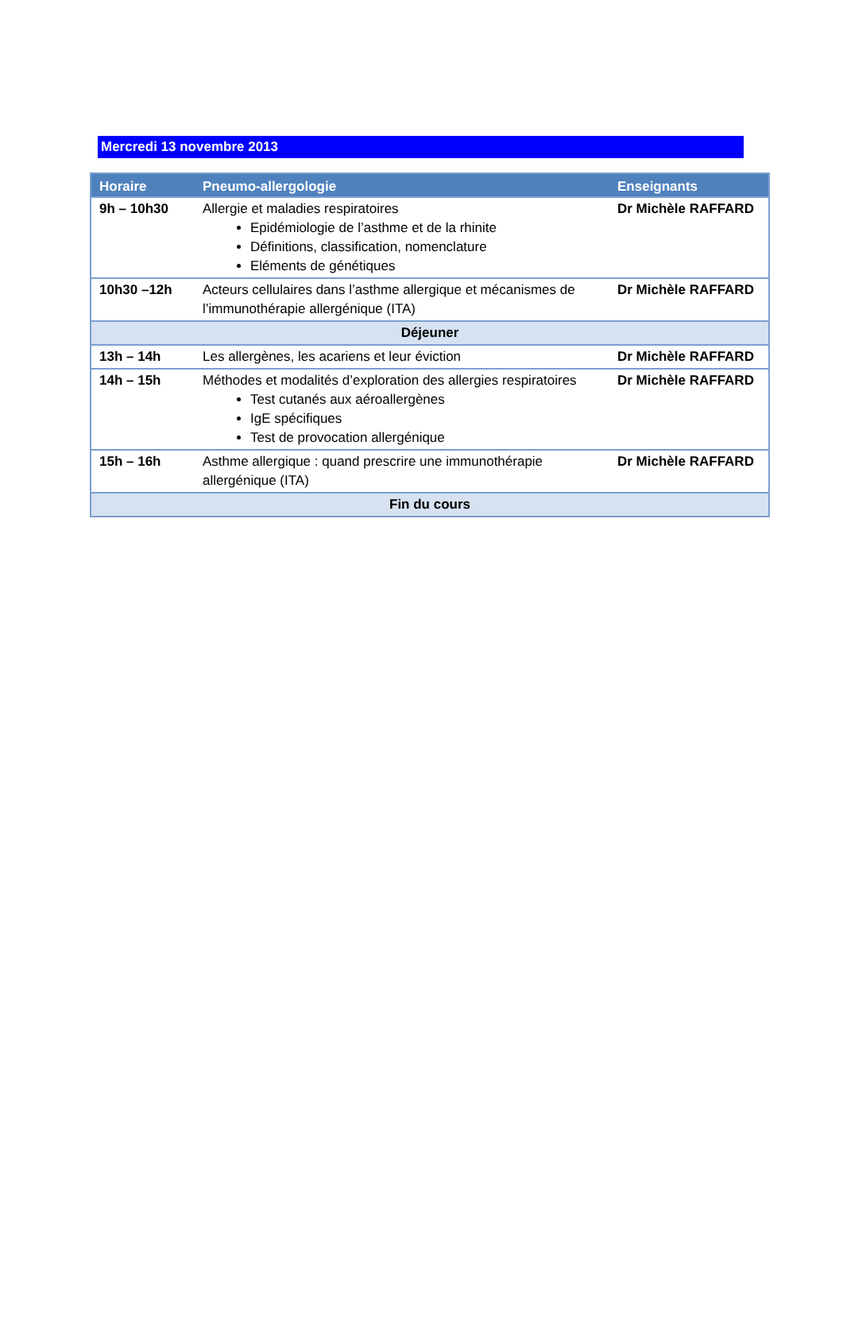Mercredi 13 novembre 2013
| Horaire | Pneumo-allergologie | Enseignants |
| --- | --- | --- |
| 9h – 10h30 | Allergie et maladies respiratoires Epidémiologie de l’asthme et de la rhinite Définitions, classification, nomenclature Eléments de génétiques | Dr Michèle RAFFARD |
| 10h30 –12h | Acteurs cellulaires dans l’asthme allergique et mécanismes de l’immunothérapie allergénique (ITA) | Dr Michèle RAFFARD |
| Déjeuner | | |
| 13h – 14h | Les allergènes, les acariens et leur éviction | Dr Michèle RAFFARD |
| 14h – 15h | Méthodes et modalités d’exploration des allergies respiratoires Test cutanés aux aéroallergènes IgE spécifiques Test de provocation allergénique | Dr Michèle RAFFARD |
| 15h – 16h | Asthme allergique : quand prescrire une immunothérapie allergénique (ITA) | Dr Michèle RAFFARD |
| Fin du cours | | |